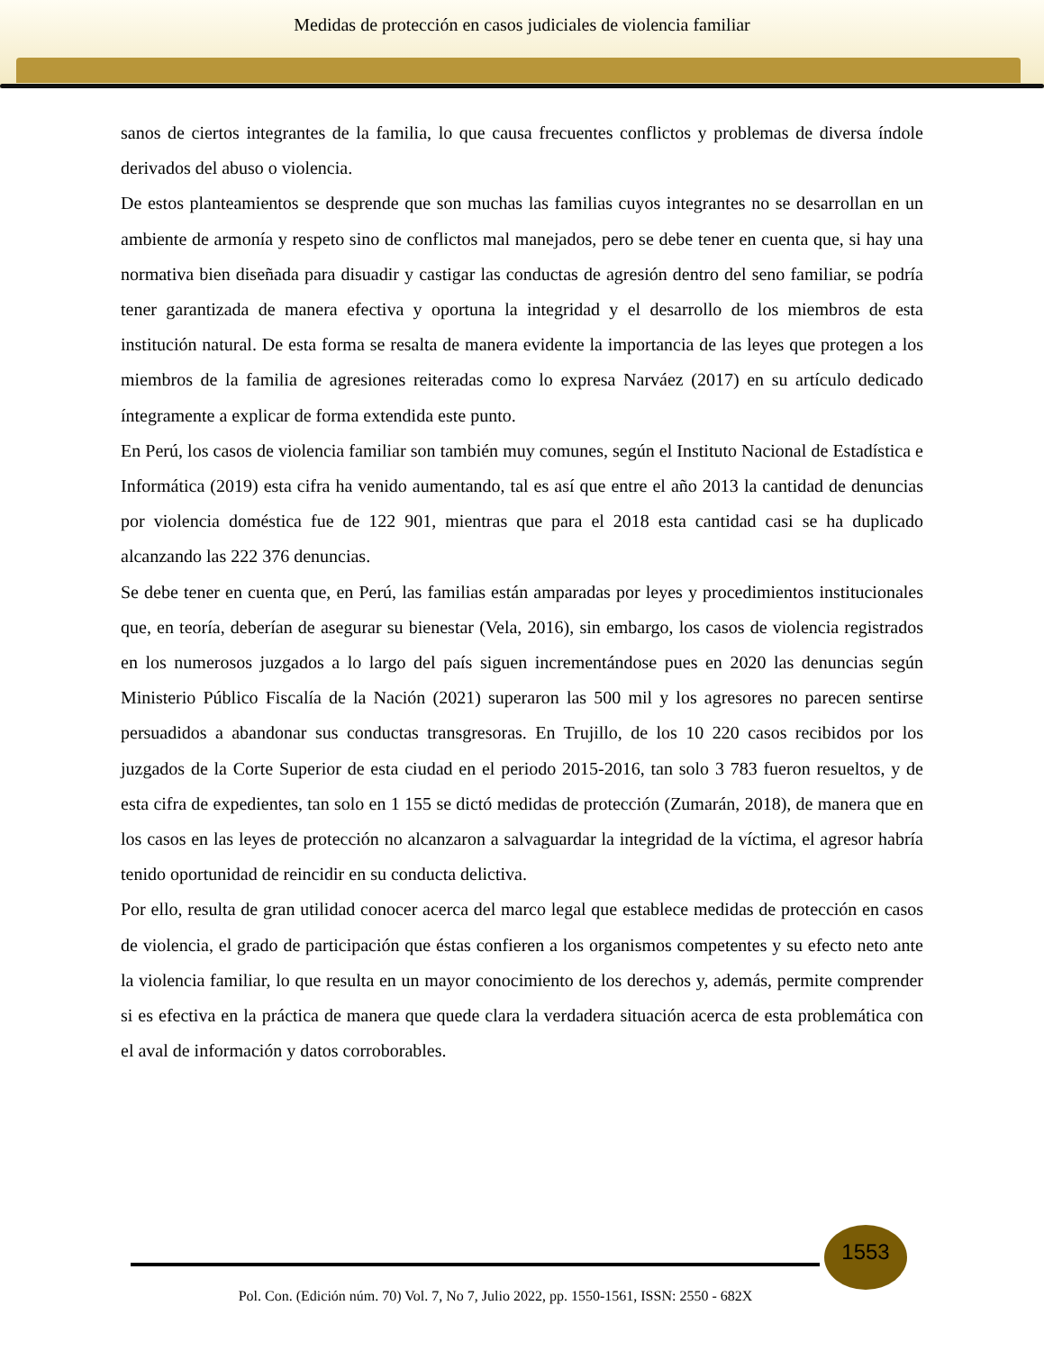Medidas de protección en casos judiciales de violencia familiar
sanos de ciertos integrantes de la familia, lo que causa frecuentes conflictos y problemas de diversa índole derivados del abuso o violencia.
De estos planteamientos se desprende que son muchas las familias cuyos integrantes no se desarrollan en un ambiente de armonía y respeto sino de conflictos mal manejados, pero se debe tener en cuenta que, si hay una normativa bien diseñada para disuadir y castigar las conductas de agresión dentro del seno familiar, se podría tener garantizada de manera efectiva y oportuna la integridad y el desarrollo de los miembros de esta institución natural. De esta forma se resalta de manera evidente la importancia de las leyes que protegen a los miembros de la familia de agresiones reiteradas como lo expresa Narváez (2017) en su artículo dedicado íntegramente a explicar de forma extendida este punto.
En Perú, los casos de violencia familiar son también muy comunes, según el Instituto Nacional de Estadística e Informática (2019) esta cifra ha venido aumentando, tal es así que entre el año 2013 la cantidad de denuncias por violencia doméstica fue de 122 901, mientras que para el 2018 esta cantidad casi se ha duplicado alcanzando las 222 376 denuncias.
Se debe tener en cuenta que, en Perú, las familias están amparadas por leyes y procedimientos institucionales que, en teoría, deberían de asegurar su bienestar (Vela, 2016), sin embargo, los casos de violencia registrados en los numerosos juzgados a lo largo del país siguen incrementándose pues en 2020 las denuncias según Ministerio Público Fiscalía de la Nación (2021) superaron las 500 mil y los agresores no parecen sentirse persuadidos a abandonar sus conductas transgresoras. En Trujillo, de los 10 220 casos recibidos por los juzgados de la Corte Superior de esta ciudad en el periodo 2015-2016, tan solo 3 783 fueron resueltos, y de esta cifra de expedientes, tan solo en 1 155 se dictó medidas de protección (Zumarán, 2018), de manera que en los casos en las leyes de protección no alcanzaron a salvaguardar la integridad de la víctima, el agresor habría tenido oportunidad de reincidir en su conducta delictiva.
Por ello, resulta de gran utilidad conocer acerca del marco legal que establece medidas de protección en casos de violencia, el grado de participación que éstas confieren a los organismos competentes y su efecto neto ante la violencia familiar, lo que resulta en un mayor conocimiento de los derechos y, además, permite comprender si es efectiva en la práctica de manera que quede clara la verdadera situación acerca de esta problemática con el aval de información y datos corroborables.
1553
Pol. Con. (Edición núm. 70) Vol. 7, No 7, Julio 2022, pp. 1550-1561, ISSN: 2550 - 682X